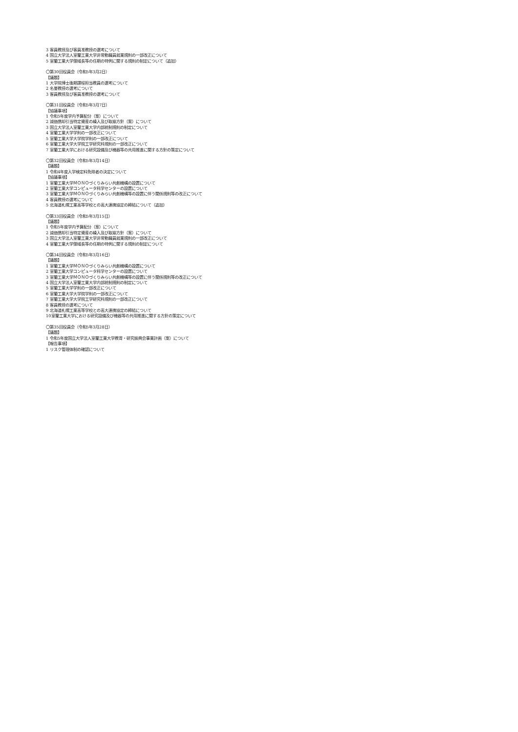3 客員教授及び客員准教授の選考について
4 国立大学法人室蘭工業大学非常勤職員就業規則の一部改正について
5 室蘭工業大学領域長等の任期の特例に関する規則の制定について（追加）
〇第30回役員会（令和5年3月2日）
【議題】
1 大学院博士後期課程担当教員の選考について
2 名誉教授の選考について
3 客員教授及び客員准教授の選考について
〇第31回役員会（令和5年3月7日）
【協議事項】
1 令和5年度学内予算配分（案）について
2 減価償却引当特定資産の繰入及び取崩方針（案）について
3 国立大学法人室蘭工業大学内部統制規則の制定について
4 室蘭工業大学学則の一部改正について
5 室蘭工業大学大学院学則の一部改正について
6 室蘭工業大学大学院工学研究科規則の一部改正について
7 室蘭工業大学における研究設備及び機器等の共用推進に関する方針の策定について
〇第32回役員会（令和5年3月14日）
【議題】
1 令和4年度入学検定料免除者の決定について
【協議事項】
1 室蘭工業大学ＭＯＮＯづくりみらい共創機構の設置について
2 室蘭工業大学コンピュータ科学センターの設置について
3 室蘭工業大学ＭＯＮＯづくりみらい共創機構等の設置に伴う関係規則等の改正について
4 客員教授の選考について
5 北海道札幌工業高等学校との高大連携協定の締結について（追加）
〇第33回役員会（令和5年3月15日）
【議題】
1 令和5年度学内予算配分（案）について
2 減価償却引当特定資産の繰入及び取崩方針（案）について
3 国立大学法人室蘭工業大学非常勤職員就業規則の一部改正について
4 室蘭工業大学領域長等の任期の特例に関する規則の制定について
〇第34回役員会（令和5年3月16日）
【議題】
1 室蘭工業大学ＭＯＮＯづくりみらい共創機構の設置について
2 室蘭工業大学コンピュータ科学センターの設置について
3 室蘭工業大学ＭＯＮＯづくりみらい共創機構等の設置に伴う関係規則等の改正について
4 国立大学法人室蘭工業大学内部統制規則の制定について
5 室蘭工業大学学則の一部改正について
6 室蘭工業大学大学院学則の一部改正について
7 室蘭工業大学大学院工学研究科規則の一部改正について
8 客員教授の選考について
9 北海道札幌工業高等学校との高大連携協定の締結について
10室蘭工業大学における研究設備及び機器等の共用推進に関する方針の策定について
〇第35回役員会（令和5年3月28日）
【議題】
1 令和5年度国立大学法人室蘭工業大学教育・研究振興会事業計画（案）について
【報告事項】
1 リスク管理体制の確認について